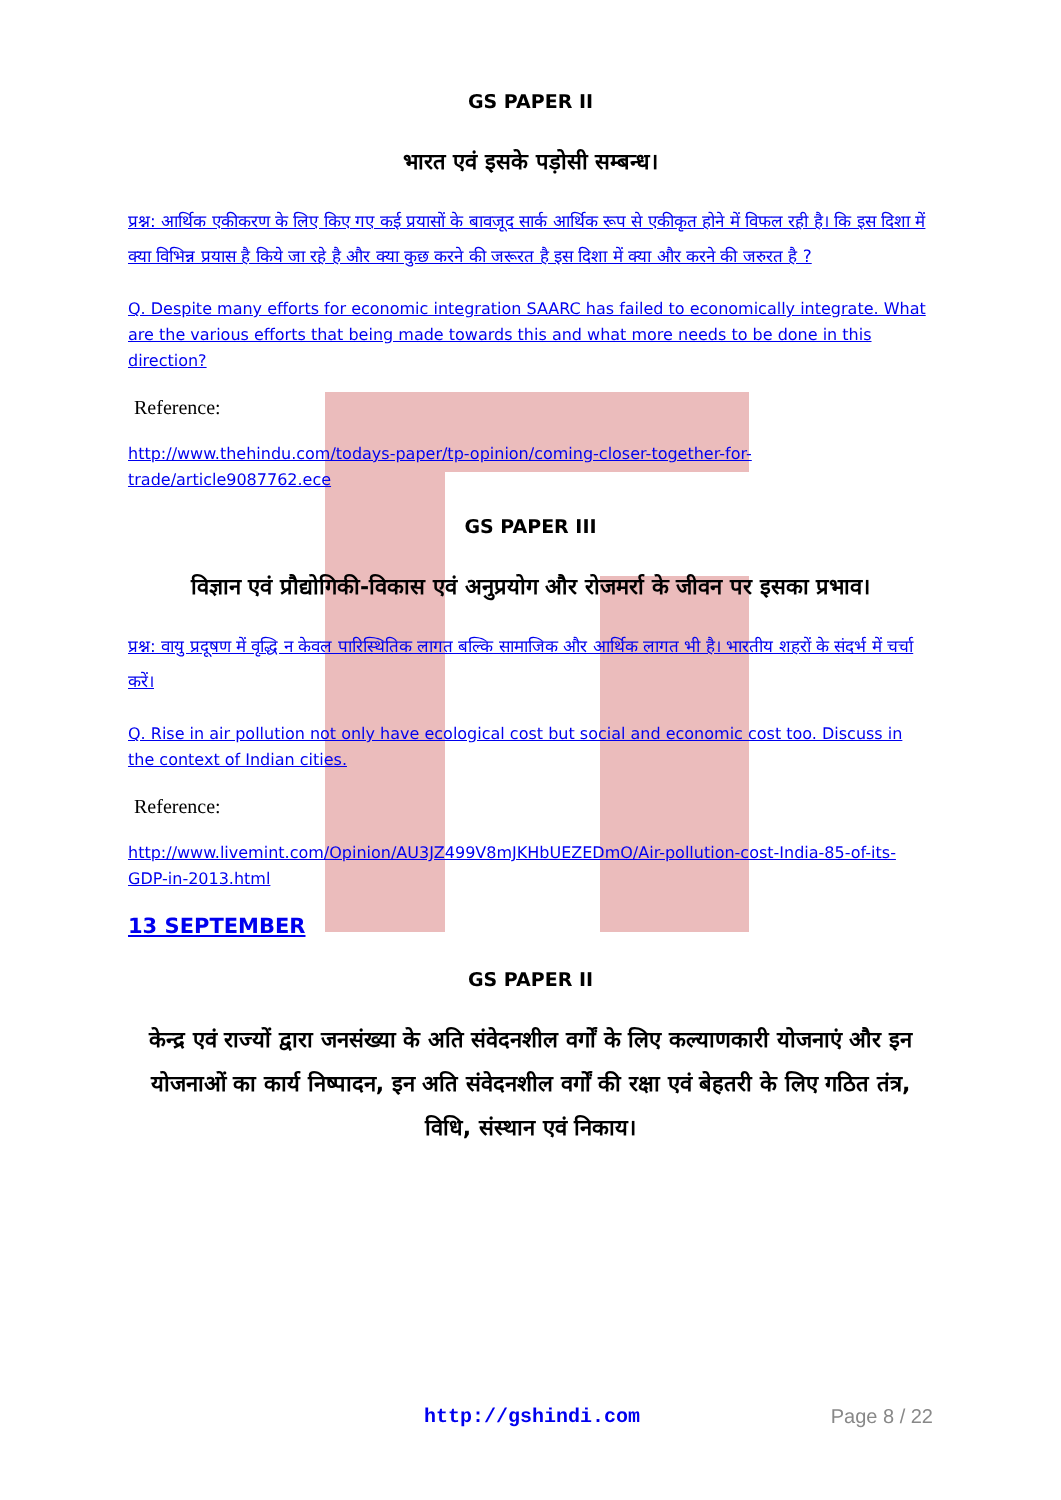GS PAPER II
भारत एवं इसके पड़ोसी सम्बन्ध।
प्रश्न: आर्थिक एकीकरण के लिए किए गए कई प्रयासों के बावजूद सार्क आर्थिक रूप से एकीकृत होने में विफल रही है। कि इस दिशा में क्या विभिन्न प्रयास है किये जा रहे है और क्या कुछ करने की जरूरत है इस दिशा में क्या और करने की जरुरत है ?
Q. Despite many efforts for economic integration SAARC has failed to economically integrate. What are the various efforts that being made towards this and what more needs to be done in this direction?
Reference:
http://www.thehindu.com/todays-paper/tp-opinion/coming-closer-together-for-trade/article9087762.ece
GS PAPER III
विज्ञान एवं प्रौद्योगिकी-विकास एवं अनुप्रयोग और रोजमर्रा के जीवन पर इसका प्रभाव।
प्रश्न: वायु प्रदूषण में वृद्धि न केवल पारिस्थितिक लागत बल्कि सामाजिक और आर्थिक लागत भी है। भारतीय शहरों के संदर्भ में चर्चा करें।
Q. Rise in air pollution not only have ecological cost but social and economic cost too. Discuss in the context of Indian cities.
Reference:
http://www.livemint.com/Opinion/AU3JZ499V8mJKHbUEZEDmO/Air-pollution-cost-India-85-of-its-GDP-in-2013.html
13 SEPTEMBER
GS PAPER II
केन्द्र एवं राज्यों द्वारा जनसंख्या के अति संवेदनशील वर्गों के लिए कल्याणकारी योजनाएं और इन योजनाओं का कार्य निष्पादन, इन अति संवेदनशील वर्गों की रक्षा एवं बेहतरी के लिए गठित तंत्र, विधि, संस्थान एवं निकाय।
http://gshindi.com Page 8 / 22